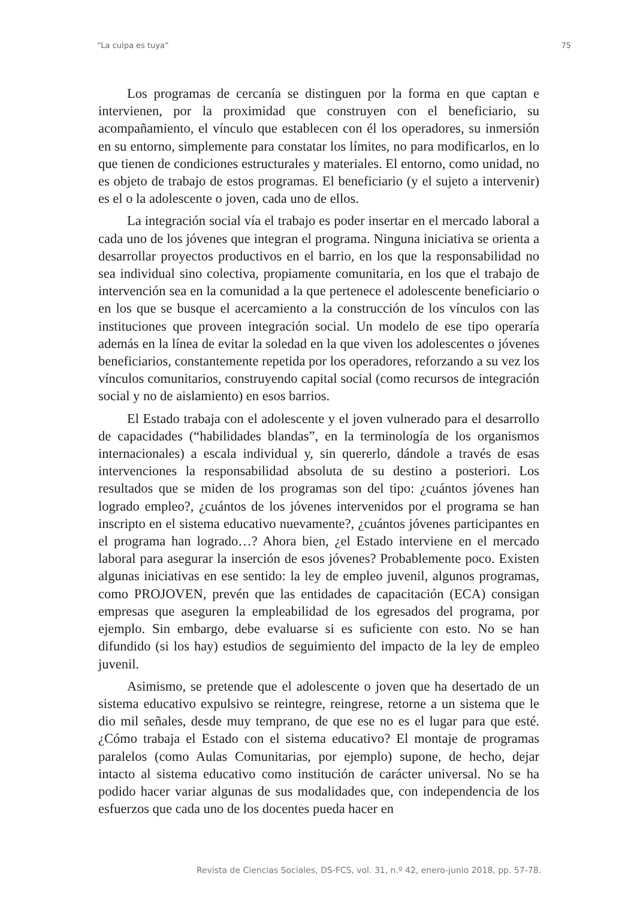“La culpa es tuya” 75
Los programas de cercanía se distinguen por la forma en que captan e intervienen, por la proximidad que construyen con el beneficiario, su acompañamiento, el vínculo que establecen con él los operadores, su inmersión en su entorno, simplemente para constatar los límites, no para modificarlos, en lo que tienen de condiciones estructurales y materiales. El entorno, como unidad, no es objeto de trabajo de estos programas. El beneficiario (y el sujeto a intervenir) es el o la adolescente o joven, cada uno de ellos.
La integración social vía el trabajo es poder insertar en el mercado laboral a cada uno de los jóvenes que integran el programa. Ninguna iniciativa se orienta a desarrollar proyectos productivos en el barrio, en los que la responsabilidad no sea individual sino colectiva, propiamente comunitaria, en los que el trabajo de intervención sea en la comunidad a la que pertenece el adolescente beneficiario o en los que se busque el acercamiento a la construcción de los vínculos con las instituciones que proveen integración social. Un modelo de ese tipo operaría además en la línea de evitar la soledad en la que viven los adolescentes o jóvenes beneficiarios, constantemente repetida por los operadores, reforzando a su vez los vínculos comunitarios, construyendo capital social (como recursos de integración social y no de aislamiento) en esos barrios.
El Estado trabaja con el adolescente y el joven vulnerado para el desarrollo de capacidades (“habilidades blandas”, en la terminología de los organismos internacionales) a escala individual y, sin quererlo, dándole a través de esas intervenciones la responsabilidad absoluta de su destino a posteriori. Los resultados que se miden de los programas son del tipo: ¿cuántos jóvenes han logrado empleo?, ¿cuántos de los jóvenes intervenidos por el programa se han inscripto en el sistema educativo nuevamente?, ¿cuántos jóvenes participantes en el programa han logrado…? Ahora bien, ¿el Estado interviene en el mercado laboral para asegurar la inserción de esos jóvenes? Probablemente poco. Existen algunas iniciativas en ese sentido: la ley de empleo juvenil, algunos programas, como PROJOVEN, prevén que las entidades de capacitación (ECA) consigan empresas que aseguren la empleabilidad de los egresados del programa, por ejemplo. Sin embargo, debe evaluarse si es suficiente con esto. No se han difundido (si los hay) estudios de seguimiento del impacto de la ley de empleo juvenil.
Asimismo, se pretende que el adolescente o joven que ha desertado de un sistema educativo expulsivo se reintegre, reingrese, retorne a un sistema que le dio mil señales, desde muy temprano, de que ese no es el lugar para que esté. ¿Cómo trabaja el Estado con el sistema educativo? El montaje de programas paralelos (como Aulas Comunitarias, por ejemplo) supone, de hecho, dejar intacto al sistema educativo como institución de carácter universal. No se ha podido hacer variar algunas de sus modalidades que, con independencia de los esfuerzos que cada uno de los docentes pueda hacer en
Revista de Ciencias Sociales, DS-FCS, vol. 31, n.º 42, enero-junio 2018, pp. 57-78.